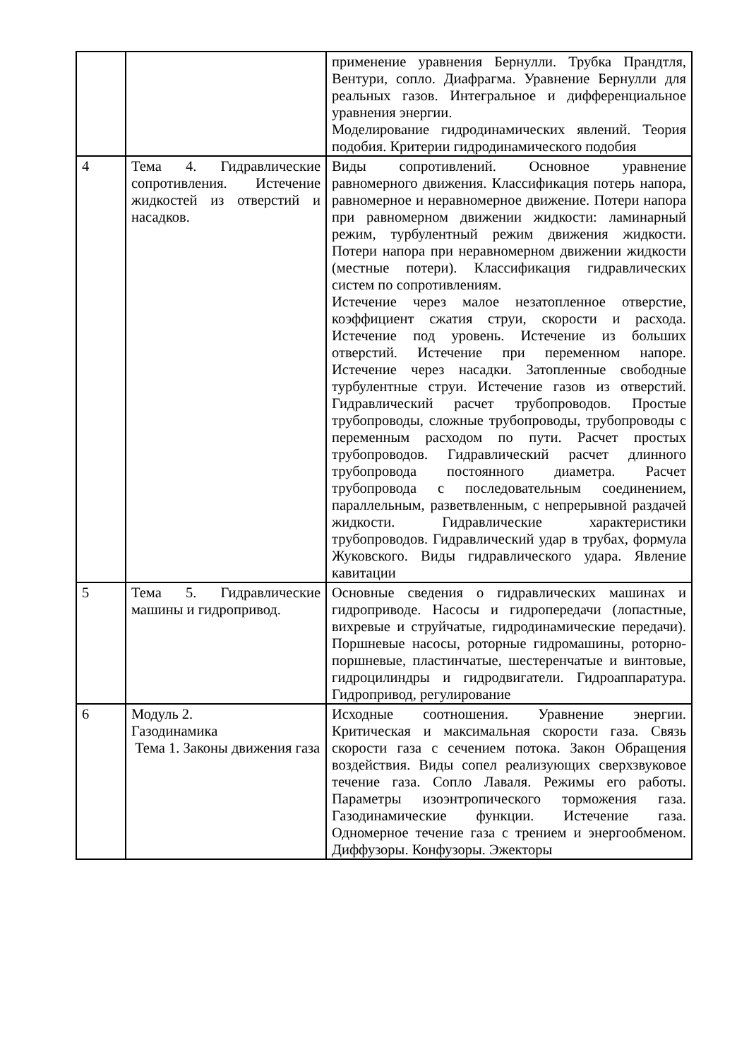| | | применение уравнения Бернулли. Трубка Прандтля, Вентури, сопло. Диафрагма. Уравнение Бернулли для реальных газов. Интегральное и дифференциальное уравнения энергии. Моделирование гидродинамических явлений. Теория подобия. Критерии гидродинамического подобия |
| 4 | Тема 4. Гидравлические сопротивления. Истечение жидкостей из отверстий и насадков. | Виды сопротивлений. Основное уравнение равномерного движения. Классификация потерь напора, равномерное и неравномерное движение. Потери напора при равномерном движении жидкости: ламинарный режим, турбулентный режим движения жидкости. Потери напора при неравномерном движении жидкости (местные потери). Классификация гидравлических систем по сопротивлениям. Истечение через малое незатопленное отверстие, коэффициент сжатия струи, скорости и расхода. Истечение под уровень. Истечение из больших отверстий. Истечение при переменном напоре. Истечение через насадки. Затопленные свободные турбулентные струи. Истечение газов из отверстий. Гидравлический расчет трубопроводов. Простые трубопроводы, сложные трубопроводы, трубопроводы с переменным расходом по пути. Расчет простых трубопроводов. Гидравлический расчет длинного трубопровода постоянного диаметра. Расчет трубопровода с последовательным соединением, параллельным, разветвленным, с непрерывной раздачей жидкости. Гидравлические характеристики трубопроводов. Гидравлический удар в трубах, формула Жуковского. Виды гидравлического удара. Явление кавитации |
| 5 | Тема 5. Гидравлические машины и гидропривод. | Основные сведения о гидравлических машинах и гидроприводе. Насосы и гидропередачи (лопастные, вихревые и струйчатые, гидродинамические передачи). Поршневые насосы, роторные гидромашины, роторно- поршневые, пластинчатые, шестеренчатые и винтовые, гидроцилиндры и гидродвигатели. Гидроаппаратура. Гидропривод, регулирование |
| 6 | Модуль 2. Газодинамика Тема 1. Законы движения газа | Исходные соотношения. Уравнение энергии. Критическая и максимальная скорости газа. Связь скорости газа с сечением потока. Закон Обращения воздействия. Виды сопел реализующих сверхзвуковое течение газа. Сопло Лаваля. Режимы его работы. Параметры изоэнтропического торможения газа. Газодинамические функции. Истечение газа. Одномерное течение газа с трением и энергообменом. Диффузоры. Конфузоры. Эжекторы |